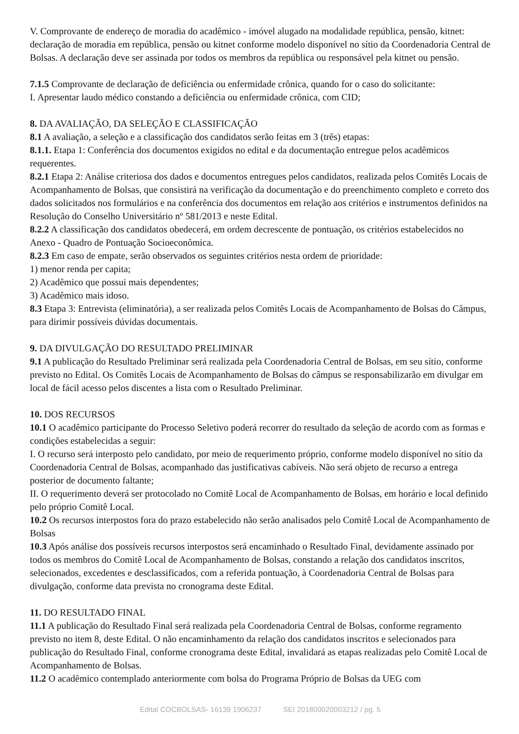V. Comprovante de endereço de moradia do acadêmico - imóvel alugado na modalidade república, pensão, kitnet: declaração de moradia em república, pensão ou kitnet conforme modelo disponível no sítio da Coordenadoria Central de Bolsas. A declaração deve ser assinada por todos os membros da república ou responsável pela kitnet ou pensão.
7.1.5 Comprovante de declaração de deficiência ou enfermidade crônica, quando for o caso do solicitante:
I. Apresentar laudo médico constando a deficiência ou enfermidade crônica, com CID;
8. DA AVALIAÇÃO, DA SELEÇÃO E CLASSIFICAÇÃO
8.1 A avaliação, a seleção e a classificação dos candidatos serão feitas em 3 (três) etapas:
8.1.1. Etapa 1: Conferência dos documentos exigidos no edital e da documentação entregue pelos acadêmicos requerentes.
8.2.1 Etapa 2: Análise criteriosa dos dados e documentos entregues pelos candidatos, realizada pelos Comitês Locais de Acompanhamento de Bolsas, que consistirá na verificação da documentação e do preenchimento completo e correto dos dados solicitados nos formulários e na conferência dos documentos em relação aos critérios e instrumentos definidos na Resolução do Conselho Universitário nº 581/2013 e neste Edital.
8.2.2 A classificação dos candidatos obedecerá, em ordem decrescente de pontuação, os critérios estabelecidos no Anexo - Quadro de Pontuação Socioeconômica.
8.2.3 Em caso de empate, serão observados os seguintes critérios nesta ordem de prioridade:
1) menor renda per capita;
2) Acadêmico que possui mais dependentes;
3) Acadêmico mais idoso.
8.3 Etapa 3: Entrevista (eliminatória), a ser realizada pelos Comitês Locais de Acompanhamento de Bolsas do Câmpus, para dirimir possíveis dúvidas documentais.
9. DA DIVULGAÇÃO DO RESULTADO PRELIMINAR
9.1 A publicação do Resultado Preliminar será realizada pela Coordenadoria Central de Bolsas, em seu sítio, conforme previsto no Edital. Os Comitês Locais de Acompanhamento de Bolsas do câmpus se responsabilizarão em divulgar em local de fácil acesso pelos discentes a lista com o Resultado Preliminar.
10. DOS RECURSOS
10.1 O acadêmico participante do Processo Seletivo poderá recorrer do resultado da seleção de acordo com as formas e condições estabelecidas a seguir:
I. O recurso será interposto pelo candidato, por meio de requerimento próprio, conforme modelo disponível no sítio da Coordenadoria Central de Bolsas, acompanhado das justificativas cabíveis. Não será objeto de recurso a entrega posterior de documento faltante;
II. O requerimento deverá ser protocolado no Comitê Local de Acompanhamento de Bolsas, em horário e local definido pelo próprio Comitê Local.
10.2 Os recursos interpostos fora do prazo estabelecido não serão analisados pelo Comitê Local de Acompanhamento de Bolsas
10.3 Após análise dos possíveis recursos interpostos será encaminhado o Resultado Final, devidamente assinado por todos os membros do Comitê Local de Acompanhamento de Bolsas, constando a relação dos candidatos inscritos, selecionados, excedentes e desclassificados, com a referida pontuação, à Coordenadoria Central de Bolsas para divulgação, conforme data prevista no cronograma deste Edital.
11. DO RESULTADO FINAL
11.1 A publicação do Resultado Final será realizada pela Coordenadoria Central de Bolsas, conforme regramento previsto no item 8, deste Edital. O não encaminhamento da relação dos candidatos inscritos e selecionados para publicação do Resultado Final, conforme cronograma deste Edital, invalidará as etapas realizadas pelo Comitê Local de Acompanhamento de Bolsas.
11.2 O acadêmico contemplado anteriormente com bolsa do Programa Próprio de Bolsas da UEG com
Edital COCBOLSAS- 16139 1906237 SEI 201800020003212 / pg. 5